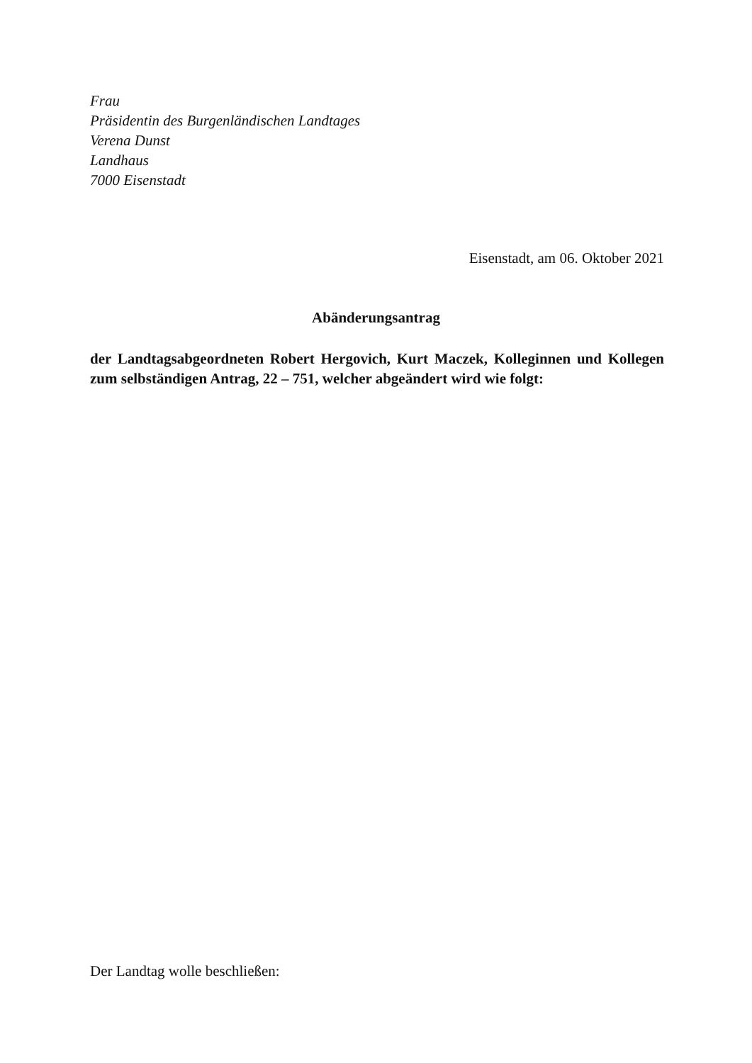Frau
Präsidentin des Burgenländischen Landtages
Verena Dunst
Landhaus
7000 Eisenstadt
Eisenstadt, am 06. Oktober 2021
Abänderungsantrag
der Landtagsabgeordneten Robert Hergovich, Kurt Maczek, Kolleginnen und Kollegen zum selbständigen Antrag, 22 – 751, welcher abgeändert wird wie folgt:
Der Landtag wolle beschließen: